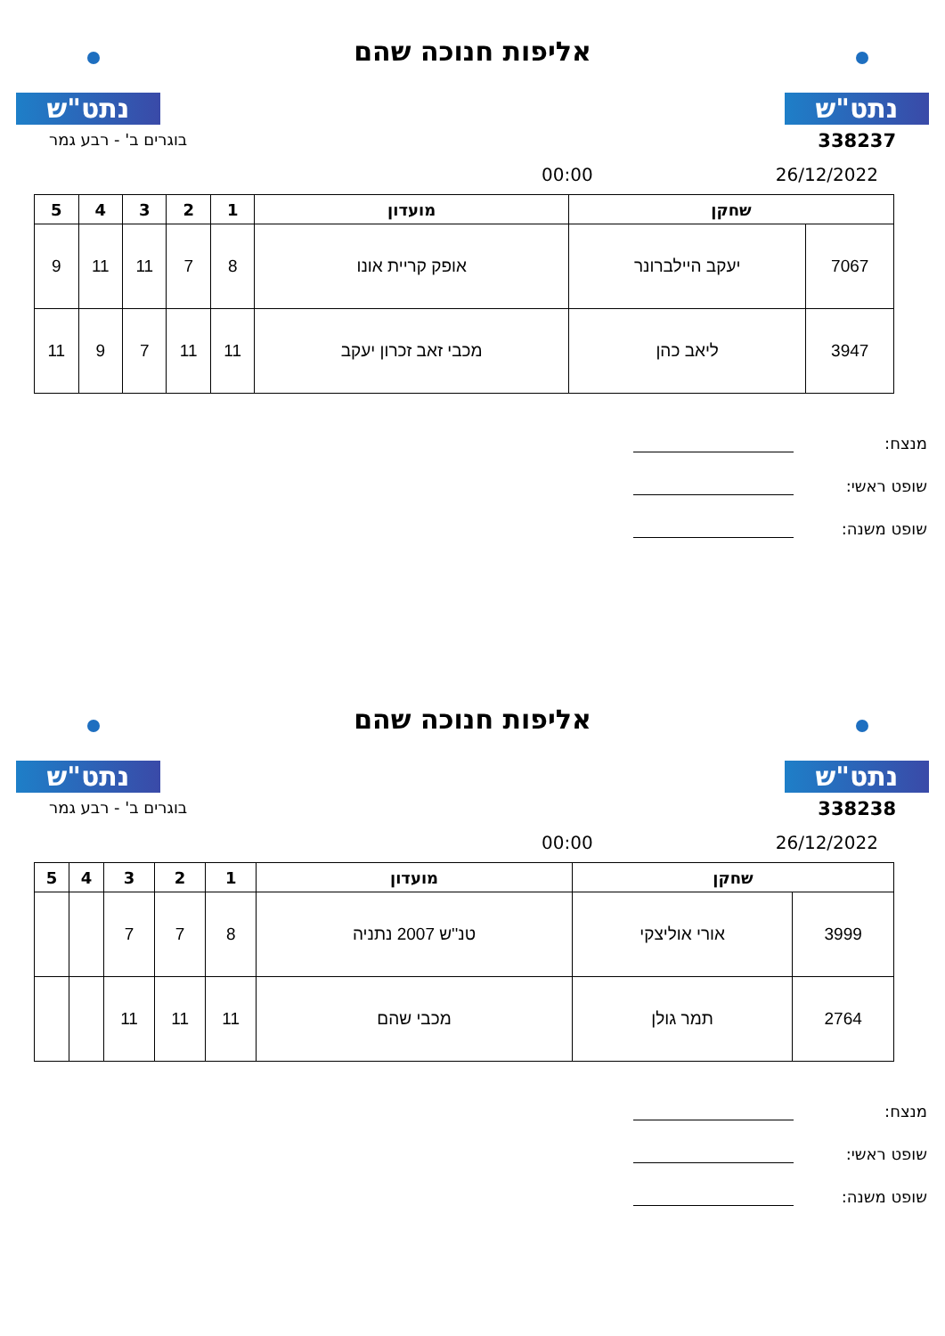נתט"ש
אליפות חנוכה שהם
נתט"ש
338237 בוגרים ב' - רבע גמר
26/12/2022 00:00
| שחקן | | מועדון | 1 | 2 | 3 | 4 | 5 |
| --- | --- | --- | --- | --- | --- | --- | --- |
| 7067 | יעקב היילברונר | אופק קריית אונו | 8 | 7 | 11 | 11 | 9 |
| 3947 | ליאב כהן | מכבי זאב זכרון יעקב | 11 | 11 | 7 | 9 | 11 |
מנצח:
שופט ראשי:
שופט משנה:
נתט"ש
אליפות חנוכה שהם
נתט"ש
338238 בוגרים ב' - רבע גמר
26/12/2022 00:00
| שחקן | | מועדון | 1 | 2 | 3 | 4 | 5 |
| --- | --- | --- | --- | --- | --- | --- | --- |
| 3999 | אורי אוליצקי | טנ''ש 2007 נתניה | 8 | 7 | 7 | | |
| 2764 | תמר גולן | מכבי שהם | 11 | 11 | 11 | | |
מנצח:
שופט ראשי:
שופט משנה: